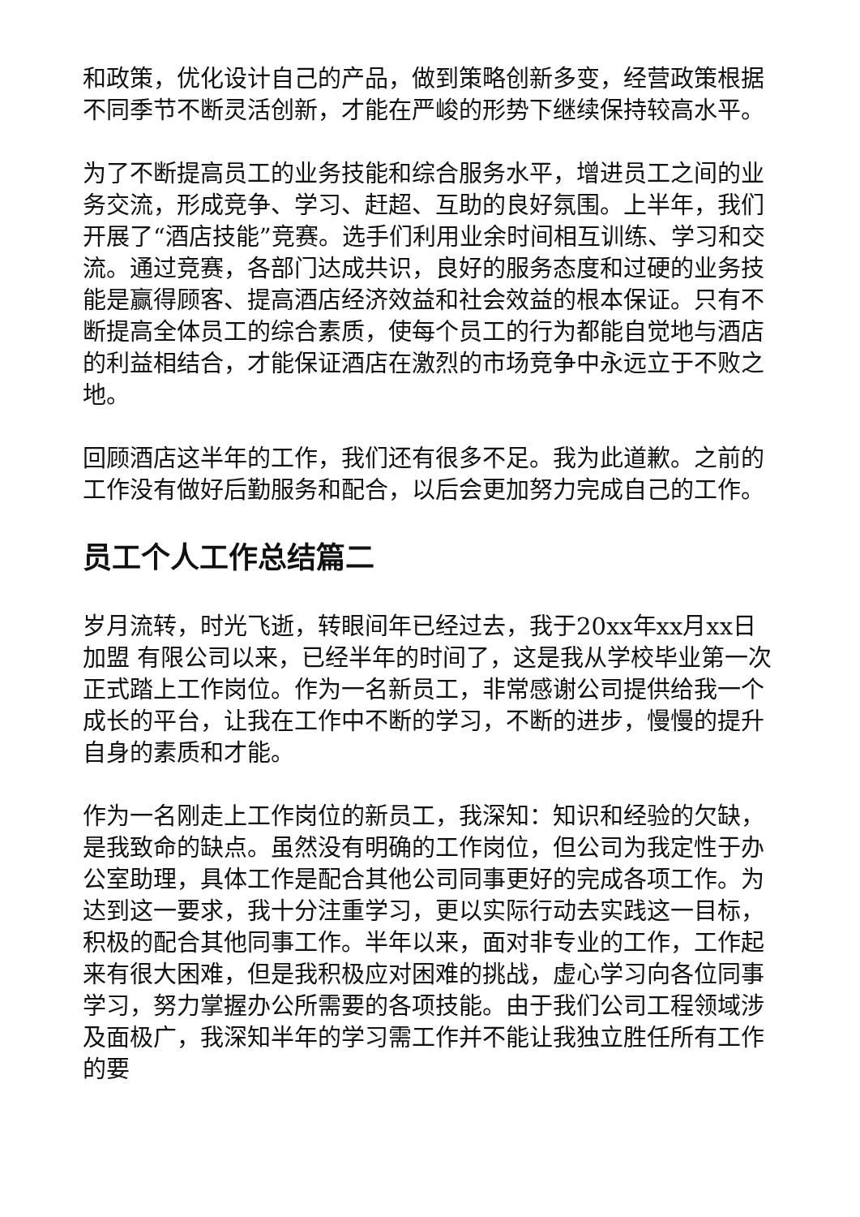和政策，优化设计自己的产品，做到策略创新多变，经营政策根据不同季节不断灵活创新，才能在严峻的形势下继续保持较高水平。
为了不断提高员工的业务技能和综合服务水平，增进员工之间的业务交流，形成竞争、学习、赶超、互助的良好氛围。上半年，我们开展了“酒店技能”竞赛。选手们利用业余时间相互训练、学习和交流。通过竞赛，各部门达成共识，良好的服务态度和过硬的业务技能是赢得顾客、提高酒店经济效益和社会效益的根本保证。只有不断提高全体员工的综合素质，使每个员工的行为都能自觉地与酒店的利益相结合，才能保证酒店在激烈的市场竞争中永远立于不败之地。
回顾酒店这半年的工作，我们还有很多不足。我为此道歉。之前的工作没有做好后勤服务和配合，以后会更加努力完成自己的工作。
员工个人工作总结篇二
岁月流转，时光飞逝，转眼间年已经过去，我于20xx年xx月xx日加盟 有限公司以来，已经半年的时间了，这是我从学校毕业第一次正式踏上工作岗位。作为一名新员工，非常感谢公司提供给我一个成长的平台，让我在工作中不断的学习，不断的进步，慢慢的提升自身的素质和才能。
作为一名刚走上工作岗位的新员工，我深知：知识和经验的欠缺，是我致命的缺点。虽然没有明确的工作岗位，但公司为我定性于办公室助理，具体工作是配合其他公司同事更好的完成各项工作。为达到这一要求，我十分注重学习，更以实际行动去实践这一目标，积极的配合其他同事工作。半年以来，面对非专业的工作，工作起来有很大困难，但是我积极应对困难的挑战，虚心学习向各位同事学习，努力掌握办公所需要的各项技能。由于我们公司工程领域涉及面极广，我深知半年的学习需工作并不能让我独立胜任所有工作的要